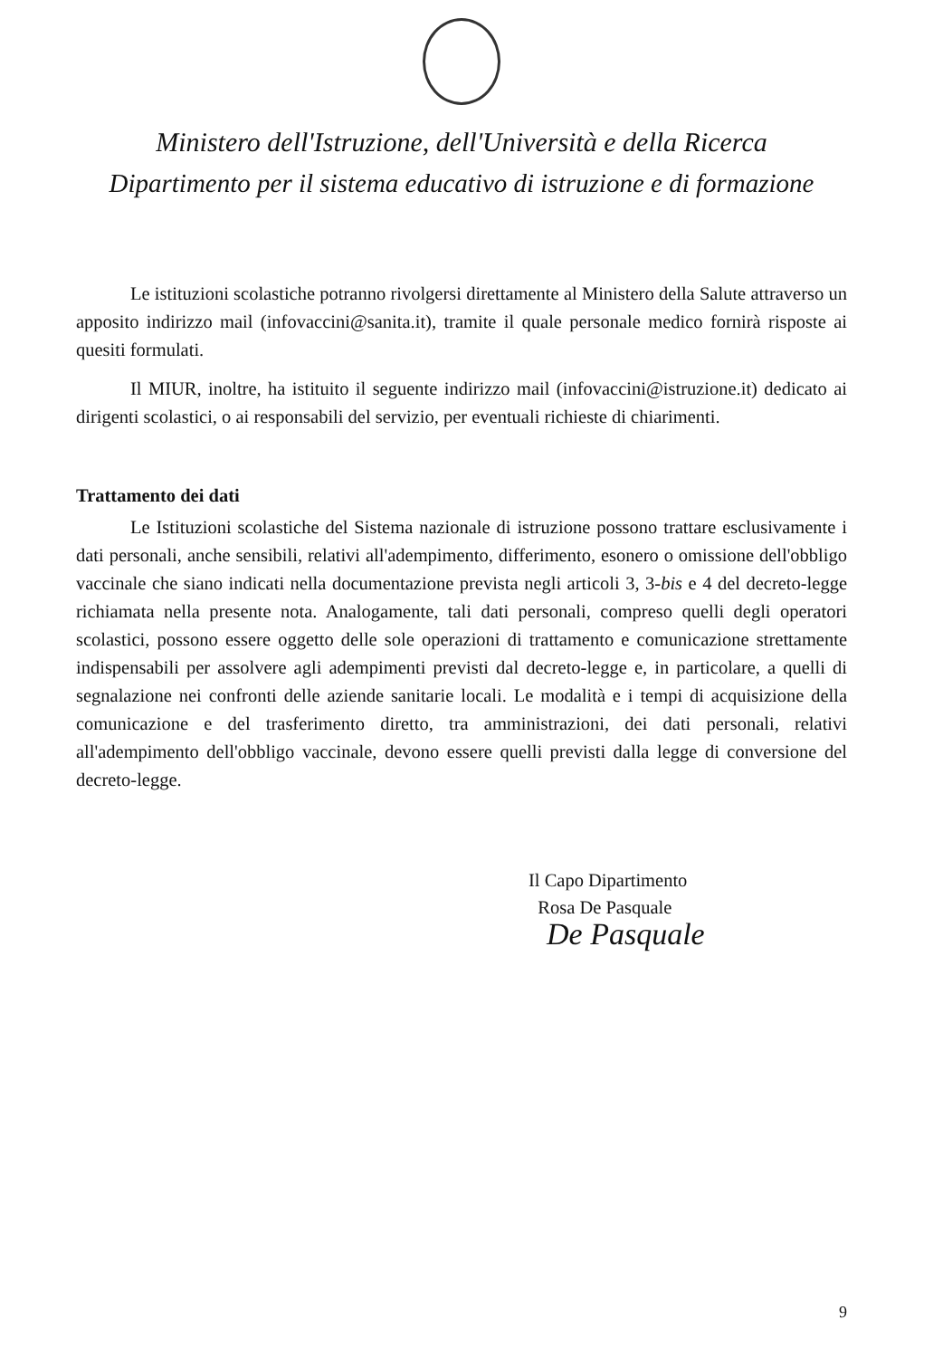Ministero dell'Istruzione, dell'Università e della Ricerca
Dipartimento per il sistema educativo di istruzione e di formazione
Le istituzioni scolastiche potranno rivolgersi direttamente al Ministero della Salute attraverso un apposito indirizzo mail (infovaccini@sanita.it), tramite il quale personale medico fornirà risposte ai quesiti formulati.
Il MIUR, inoltre, ha istituito il seguente indirizzo mail (infovaccini@istruzione.it) dedicato ai dirigenti scolastici, o ai responsabili del servizio, per eventuali richieste di chiarimenti.
Trattamento dei dati
Le Istituzioni scolastiche del Sistema nazionale di istruzione possono trattare esclusivamente i dati personali, anche sensibili, relativi all'adempimento, differimento, esonero o omissione dell'obbligo vaccinale che siano indicati nella documentazione prevista negli articoli 3, 3-bis e 4 del decreto-legge richiamata nella presente nota. Analogamente, tali dati personali, compreso quelli degli operatori scolastici, possono essere oggetto delle sole operazioni di trattamento e comunicazione strettamente indispensabili per assolvere agli adempimenti previsti dal decreto-legge e, in particolare, a quelli di segnalazione nei confronti delle aziende sanitarie locali. Le modalità e i tempi di acquisizione della comunicazione e del trasferimento diretto, tra amministrazioni, dei dati personali, relativi all'adempimento dell'obbligo vaccinale, devono essere quelli previsti dalla legge di conversione del decreto-legge.
Il Capo Dipartimento
Rosa De Pasquale
De Pasquale
9